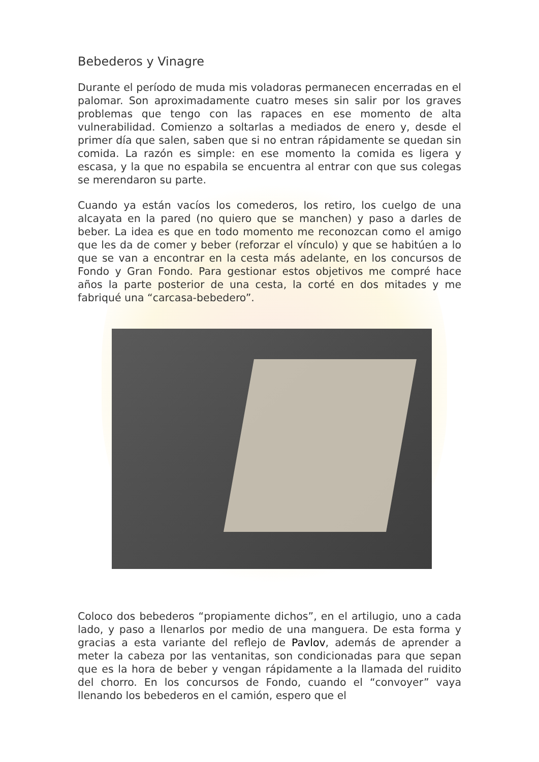Bebederos y Vinagre
Durante el período de muda mis voladoras permanecen encerradas en el palomar. Son aproximadamente cuatro meses sin salir por los graves problemas que tengo con las rapaces en ese momento de alta vulnerabilidad. Comienzo a soltarlas a mediados de enero y, desde el primer día que salen, saben que si no entran rápidamente se quedan sin comida. La razón es simple: en ese momento la comida es ligera y escasa, y la que no espabila se encuentra al entrar con que sus colegas se merendaron su parte.
Cuando ya están vacíos los comederos, los retiro, los cuelgo de una alcayata en la pared (no quiero que se manchen) y paso a darles de beber. La idea es que en todo momento me reconozcan como el amigo que les da de comer y beber (reforzar el vínculo) y que se habitúen a lo que se van a encontrar en la cesta más adelante, en los concursos de Fondo y Gran Fondo. Para gestionar estos objetivos me compré hace años la parte posterior de una cesta, la corté en dos mitades y me fabriqué una “carcasa-bebedero”.
Coloco dos bebederos “propiamente dichos”, en el artilugio, uno a cada lado, y paso a llenarlos por medio de una manguera. De esta forma y gracias a esta variante del reflejo de Pavlov, además de aprender a meter la cabeza por las ventanitas, son condicionadas para que sepan que es la hora de beber y vengan rápidamente a la llamada del ruidito del chorro. En los concursos de Fondo, cuando el “convoyer” vaya llenando los bebederos en el camión, espero que el